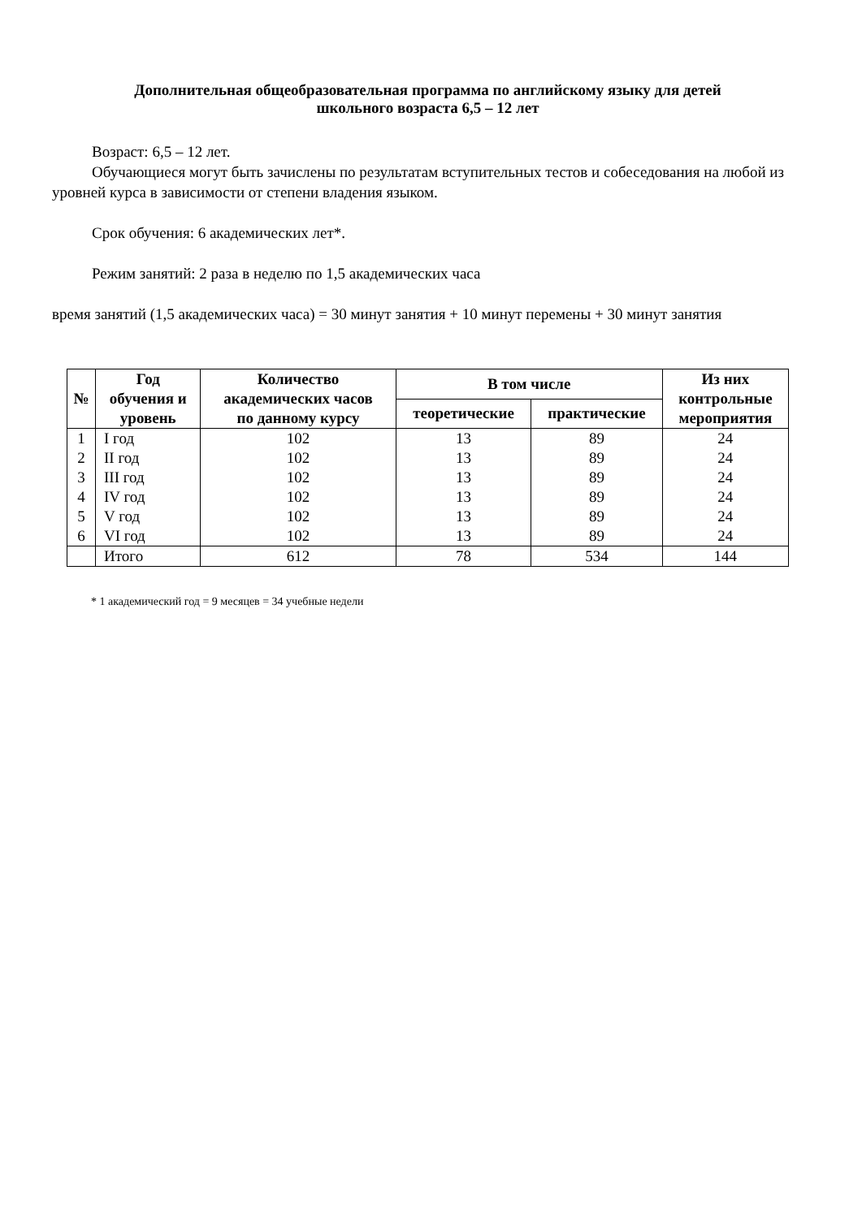Дополнительная общеобразовательная программа по английскому языку для детей
школьного возраста 6,5 – 12 лет
Возраст: 6,5 – 12 лет.
Обучающиеся могут быть зачислены по результатам вступительных тестов и собеседования на любой из уровней курса в зависимости от степени владения языком.
Срок обучения: 6 академических лет*.
Режим занятий: 2 раза в неделю по 1,5 академических часа
время занятий (1,5 академических часа) = 30 минут занятия + 10 минут перемены + 30 минут занятия
| № | Год обучения и уровень | Количество академических часов по данному курсу | В том числе | | Из них контрольные мероприятия |
| --- | --- | --- | --- | --- | --- |
| | | | теоретические | практические | |
| 1 | I год | 102 | 13 | 89 | 24 |
| 2 | II год | 102 | 13 | 89 | 24 |
| 3 | III год | 102 | 13 | 89 | 24 |
| 4 | IV год | 102 | 13 | 89 | 24 |
| 5 | V год | 102 | 13 | 89 | 24 |
| 6 | VI год | 102 | 13 | 89 | 24 |
| | Итого | 612 | 78 | 534 | 144 |
* 1 академический год = 9 месяцев = 34 учебные недели